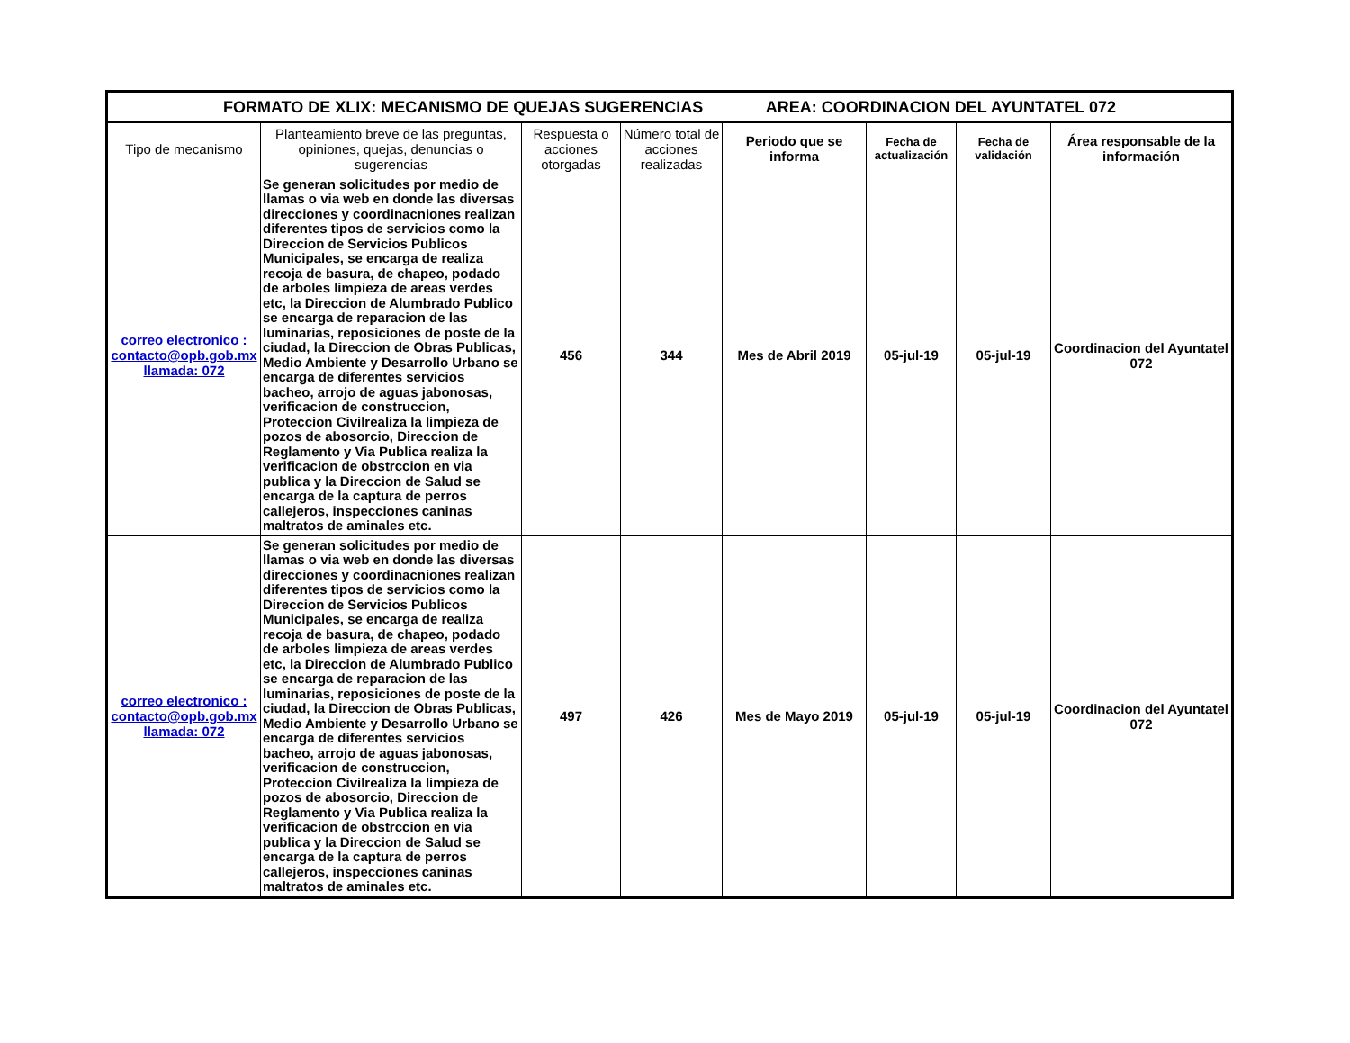| FORMATO DE XLIX: MECANISMO DE QUEJAS SUGERENCIAS AREA: COORDINACION DEL AYUNTATEL 072 | | | | | | | |
| --- | --- | --- | --- | --- | --- | --- | --- |
| Tipo de mecanismo | Planteamiento breve de las preguntas, opiniones, quejas, denuncias o sugerencias | Respuesta o acciones otorgadas | Número total de acciones realizadas | Periodo que se informa | Fecha de actualización | Fecha de validación | Área responsable de la información |
| correo electronico : contacto@opb.gob.mx llamada: 072 | Se generan solicitudes por medio de llamas o via web en donde las diversas direcciones y coordinacniones realizan diferentes tipos de servicios como la Direccion de Servicios Publicos Municipales, se encarga de realiza recoja de basura, de chapeo, podado de arboles limpieza de areas verdes etc, la Direccion de Alumbrado Publico se encarga de reparacion de las luminarias, reposiciones de poste de la ciudad, la Direccion de Obras Publicas, Medio Ambiente y Desarrollo Urbano se encarga de diferentes servicios bacheo, arrojo de aguas jabonosas, verificacion de construccion, Proteccion Civilrealiza la limpieza de pozos de abosorcio, Direccion de Reglamento y Via Publica realiza la verificacion de obstrccion en via publica y la Direccion de Salud se encarga de la captura de perros callejeros, inspecciones caninas maltratos de aminales etc. | 456 | 344 | Mes de Abril 2019 | 05-jul-19 | 05-jul-19 | Coordinacion del Ayuntatel 072 |
| correo electronico : contacto@opb.gob.mx llamada: 072 | Se generan solicitudes por medio de llamas o via web en donde las diversas direcciones y coordinacniones realizan diferentes tipos de servicios como la Direccion de Servicios Publicos Municipales, se encarga de realiza recoja de basura, de chapeo, podado de arboles limpieza de areas verdes etc, la Direccion de Alumbrado Publico se encarga de reparacion de las luminarias, reposiciones de poste de la ciudad, la Direccion de Obras Publicas, Medio Ambiente y Desarrollo Urbano se encarga de diferentes servicios bacheo, arrojo de aguas jabonosas, verificacion de construccion, Proteccion Civilrealiza la limpieza de pozos de abosorcio, Direccion de Reglamento y Via Publica realiza la verificacion de obstrccion en via publica y la Direccion de Salud se encarga de la captura de perros callejeros, inspecciones caninas maltratos de aminales etc. | 497 | 426 | Mes de Mayo 2019 | 05-jul-19 | 05-jul-19 | Coordinacion del Ayuntatel 072 |